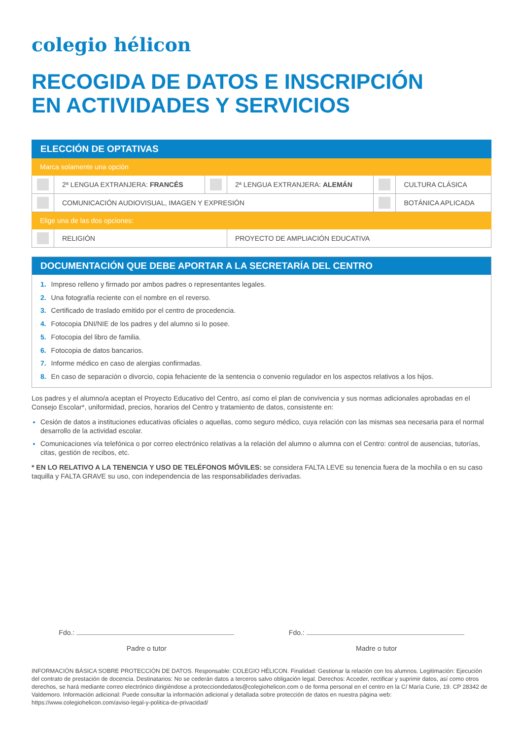colegio hélicon
RECOGIDA DE DATOS E INSCRIPCIÓN
EN ACTIVIDADES Y SERVICIOS
| ELECCIÓN DE OPTATIVAS | | | | | |
| Marca solamente una opción | | | | | |
| | 2ª LENGUA EXTRANJERA: FRANCÉS | | 2ª LENGUA EXTRANJERA: ALEMÁN | | CULTURA CLÁSICA |
| | COMUNICACIÓN AUDIOVISUAL, IMAGEN Y EXPRESIÓN | | | | BOTÁNICA APLICADA |
| Elige una de las dos opciones: | | | | | |
| | RELIGIÓN | | PROYECTO DE AMPLIACIÓN EDUCATIVA | | |
DOCUMENTACIÓN QUE DEBE APORTAR A LA SECRETARÍA DEL CENTRO
1. Impreso relleno y firmado por ambos padres o representantes legales.
2. Una fotografía reciente con el nombre en el reverso.
3. Certificado de traslado emitido por el centro de procedencia.
4. Fotocopia DNI/NIE de los padres y del alumno si lo posee.
5. Fotocopia del libro de familia.
6. Fotocopia de datos bancarios.
7. Informe médico en caso de alergias confirmadas.
8. En caso de separación o divorcio, copia fehaciente de la sentencia o convenio regulador en los aspectos relativos a los hijos.
Los padres y el alumno/a aceptan el Proyecto Educativo del Centro, así como el plan de convivencia y sus normas adicionales aprobadas en el Consejo Escolar*, uniformidad, precios, horarios del Centro y tratamiento de datos, consistente en:
Cesión de datos a instituciones educativas oficiales o aquellas, como seguro médico, cuya relación con las mismas sea necesaria para el normal desarrollo de la actividad escolar.
Comunicaciones vía telefónica o por correo electrónico relativas a la relación del alumno o alumna con el Centro: control de ausencias, tutorías, citas, gestión de recibos, etc.
* EN LO RELATIVO A LA TENENCIA Y USO DE TELÉFONOS MÓVILES: se considera FALTA LEVE su tenencia fuera de la mochila o en su caso taquilla y FALTA GRAVE su uso, con independencia de las responsabilidades derivadas.
Fdo.:
Padre o tutor
Fdo.:
Madre o tutor
INFORMACIÓN BÁSICA SOBRE PROTECCIÓN DE DATOS. Responsable: COLEGIO HÉLICON. Finalidad: Gestionar la relación con los alumnos. Legitimación: Ejecución del contrato de prestación de docencia. Destinatarios: No se cederán datos a terceros salvo obligación legal. Derechos: Acceder, rectificar y suprimir datos, así como otros derechos, se hará mediante correo electrónico dirigiéndose a protecciondedatos@colegiohelicon.com o de forma personal en el centro en la C/ María Curie, 19. CP 28342 de Valdemoro. Información adicional: Puede consultar la información adicional y detallada sobre protección de datos en nuestra página web: https://www.colegiohelicon.com/aviso-legal-y-politica-de-privacidad/